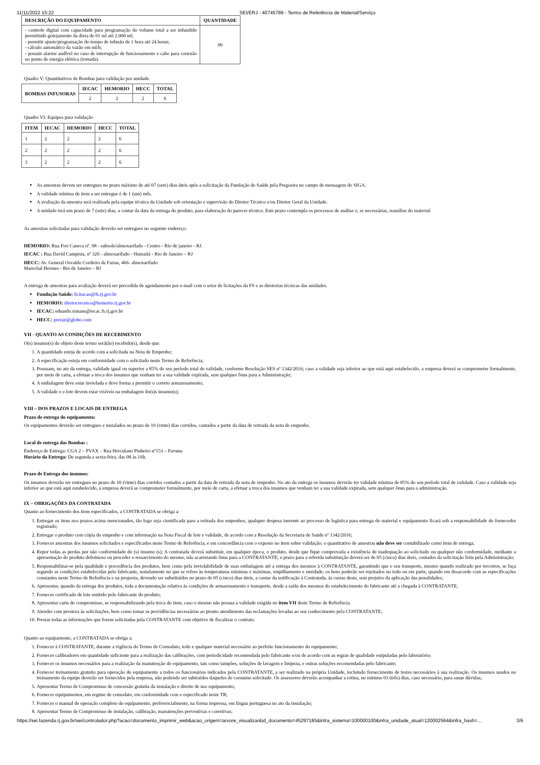11/11/2022 15:22 SEI/ERJ - 40745789 - Termo de Referência de Material/Serviço
| DESCRIÇÃO DO EQUIPAMENTO | QUANTIDADE |
| --- | --- |
| - controle digital com capacidade para programação do volume total a ser infundido permitindo gotejamento da dieta de 01 ml até 2.000 ml; - permitir ajuste/programação do tempo de infusão de 1 hora até 24 horas; - cálculo automático da vazão em ml/h; - possuir alarme audível no caso de interrupção de funcionamento e cabo para conexão no ponto de energia elétrica (tomada). | 06 |
Quadro V: Quantitativos de Bombas para validação por unidade.
| BOMBAS INFUSORAS | IECAC | HEMORIO | HECC | TOTAL |
| --- | --- | --- | --- | --- |
| | 2 | 2 | 2 | 6 |
Quadro VI: Equipos para validação
| ITEM | IECAC | HEMORIO | HECC | TOTAL |
| --- | --- | --- | --- | --- |
| 1 | 2 | 2 | 2 | 6 |
| 2 | 2 | 2 | 2 | 6 |
| 3 | 2 | 2 | 2 | 6 |
As amostras devem ser entregues no prazo máximo de até 07 (sete) dias úteis após a solicitação da Fundação de Saúde pela Pregoeira no campo de mensagem do SIGA.
A validade mínima de item a ser entregue é de 1 (um) mês.
A avaliação da amostra será realizada pela equipe técnica da Unidade sob orientação e supervisão do Diretor Técnico e/ou Diretor Geral da Unidade.
A unidade terá um prazo de 7 (sete) dias, a contar da data da entrega do produto, para elaboração do parecer técnico. Este prazo contempla os processos de análise e, se necessárias, reanálise do material.
As amostras solicitadas para validação deverão ser entregues no seguinte endereço:
HEMORIO: Rua Frei Caneca nº. 08 - subsolo/almoxarifado - Centro - Rio de janeiro - RJ.
IECAC : Rua David Campista, nº 326 - almoxarifado - Humaitá - Rio de Janeiro – RJ
HECC: Av. General Osvaldo Cordeiro de Farias, 466- almoxarifado
Marechal Hermes - Rio de Janeiro – RJ
A entrega de amostras para avaliação deverá ser precedida de agendamento por e-mail com o setor de licitações da FS e as diretorias técnicas das unidades.
Fundação Saúde: licitacao@fs.rj.gov.br
HEMORIO: diretor.tecnico@hemorio.rj.gov.br
IECAC: eduardo.simans@iecac.fs.rj.gov.br
HECC: preisjr@globo.com
VII - QUANTO AS CONDIÇÕES DE RECEBIMENTO
O(s) insumo(s) do objeto deste termo será(ão) recebido(s), desde que:
1. A quantidade esteja de acordo com a solicitada na Nota de Empenho;
2. A especificação esteja em conformidade com o solicitado neste Termo de Referência;
3. Possuam, no ato da entrega, validade igual ou superior a 85% do seu período total de validade, conforme Resolução SES nº 1342/2016; caso a validade seja inferior ao que está aqui estabelecido, a empresa deverá se comprometer formalmente, por meio de carta, a efetuar a troca dos insumos que venham ter a sua validade expirada, sem qualquer ônus para a Administração;
4. A embalagem deve estar inviolada e deve forma a permitir o correto armazenamento;
5. A validade e o lote devem estar visíveis na embalagem do(s)s insumo(s);
VIII – DOS PRAZOS E LOCAIS DE ENTREGA
Prazo de entrega do equipamento:
Os equipamentos deverão ser entregues e instalados no prazo de 10 (vinte) dias corridos, contados a partir da data de retirada da nota de empenho.
Local de entrega das Bombas :
Endereço de Entrega: CGA 2 – PVAX – Rua Herculano Pinheiro nº153 – Pavuna
Horário da Entrega: De segunda a sexta-feira, das 08 às 16h.
Prazo de Entrega dos insumos:
Os insumos deverão ser entregues no prazo de 10 (vinte) dias corridos contados a partir da data de retirada da nota de empenho. No ato da entrega os insumos deverão ter validade mínima de 85% do seu período total de validade. Caso a validade seja inferior ao que está aqui estabelecido, a empresa deverá se comprometer formalmente, por meio de carta, a efetuar a troca dos insumos que venham ter a sua validade expirada, sem qualquer ônus para a administração.
IX – OBRIGAÇÕES DA CONTRATADA
Quanto ao fornecimento dos itens especificados, a CONTRATADA se obriga a:
1. Entregar os itens nos prazos acima mencionados, tão logo seja cientificada para a retirada dos empenhos; qualquer despesa inerente ao processo de logística para entrega do material e equipamento ficará sob a responsabilidade do fornecedor registrado;
2. Entregar o produto com cópia do empenho e com informação na Nota Fiscal de lote e validade, de acordo com a Resolução da Secretaria de Saúde nº 1342/2016;
3. Fornecer amostras dos insumos solicitados e especificados neste Termo de Referência, e em concordância com o exposto no item sobre validação; o quantitativo de amostras não deve ser contabilizado como item de entrega;
4. Repor todas as perdas por não conformidade do (s) insumo (s); A contratada deverá substituir, em qualquer época, o produto, desde que fique comprovada a existência de inadequação ao solicitado ou qualquer não conformidade, mediante a apresentação do produto defeituoso ou proceder o ressarcimento do mesmo, não acarretando ônus para a CONTRATANTE; o prazo para a referida substituição deverá ser de 05 (cinco) dias úteis, contados da solicitação feita pela Administração;
5. Responsabilizar-se pela qualidade e procedência dos produtos, bem como pela inviolabilidade de suas embalagens até a entrega dos mesmos à CONTRATANTE, garantindo que o seu transporte, mesmo quando realizado por terceiros, se faça segundo as condições estabelecidas pelo fabricante, notadamente no que se refere às temperaturas mínimas e máximas, empilhamento e umidade; os bens poderão ser rejeitados no todo ou em parte, quando em desacordo com as especificações constantes neste Termo de Referência e na proposta, devendo ser substituídos no prazo de 05 (cinco) dias úteis, a contar da notificação à Contratada, às custas desta, sem prejuízo da aplicação das penalidades;
6. Apresentar, quando da entrega dos produtos, toda a documentação relativa às condições de armazenamento e transporte, desde a saída dos mesmos do estabelecimento do fabricante até a chegada à CONTRATANTE;
7. Fornecer certificado de lote emitido pelo fabricante do produto;
8. Apresentar carta de compromisso, se responsabilizando pela troca do item, caso o mesmo não possua a validade exigida no item VII deste Termo de Referência.
9. Atender com presteza às solicitações, bem como tomar as providências necessárias ao pronto atendimento das reclamações levadas ao seu conhecimento pela CONTRATANTE;
10. Prestar todas as informações que forem solicitadas pela CONTRATANTE com objetivo de fiscalizar o contrato.
Quanto ao equipamento, a CONTRATADA se obriga a:
1. Fornecer à CONTRATANTE, durante a vigência do Termo de Comodato, todo e qualquer material necessário ao perfeito funcionamento do equipamento;
2. Fornecer calibradores em quantidade suficiente para a realização das calibrações, com periodicidade recomendada pelo fabricante e/ou de acordo com as regras de qualidade estipuladas pelo laboratório;
3. Fornecer os insumos necessários para a realização da manutenção do equipamento, tais como tampões, soluções de lavagem e limpeza, e outras soluções recomendadas pelo fabricante;
4. Fornecer treinamento gratuito para operação do equipamento a todos os funcionários indicados pela CONTRATANTE, a ser realizado na própria Unidade, incluindo fornecimento de testes necessários à sua realização. Os insumos usados no treinamento da equipe deverão ser fornecidos pela empresa, não podendo ser subtraídos daqueles de consumo solicitado. Os assessores deverão acompanhar a rotina, no mínimo 03 (três) dias, caso necessário, para sanar dúvidas;
5. Apresentar Termo de Compromisso de concessão gratuita da instalação e direito de uso equipamento;
6. Fornecer equipamentos, em regime de comodato, em conformidade com o especificado neste TR;
7. Fornecer o manual de operação completo do equipamento, preferencialmente, na forma impressa, em língua portuguesa no ato da instalação;
8. Apresentar Termo de Compromisso de instalação, calibração, manutenções preventivas e corretivas;
https://sei.fazenda.rj.gov.br/sei/controlador.php?acao=documento_imprimir_web&acao_origem=arvore_visualizar&id_documento=45297185&infra_sistema=100000100&infra_unidade_atual=120002564&infra_hash=… 3/6